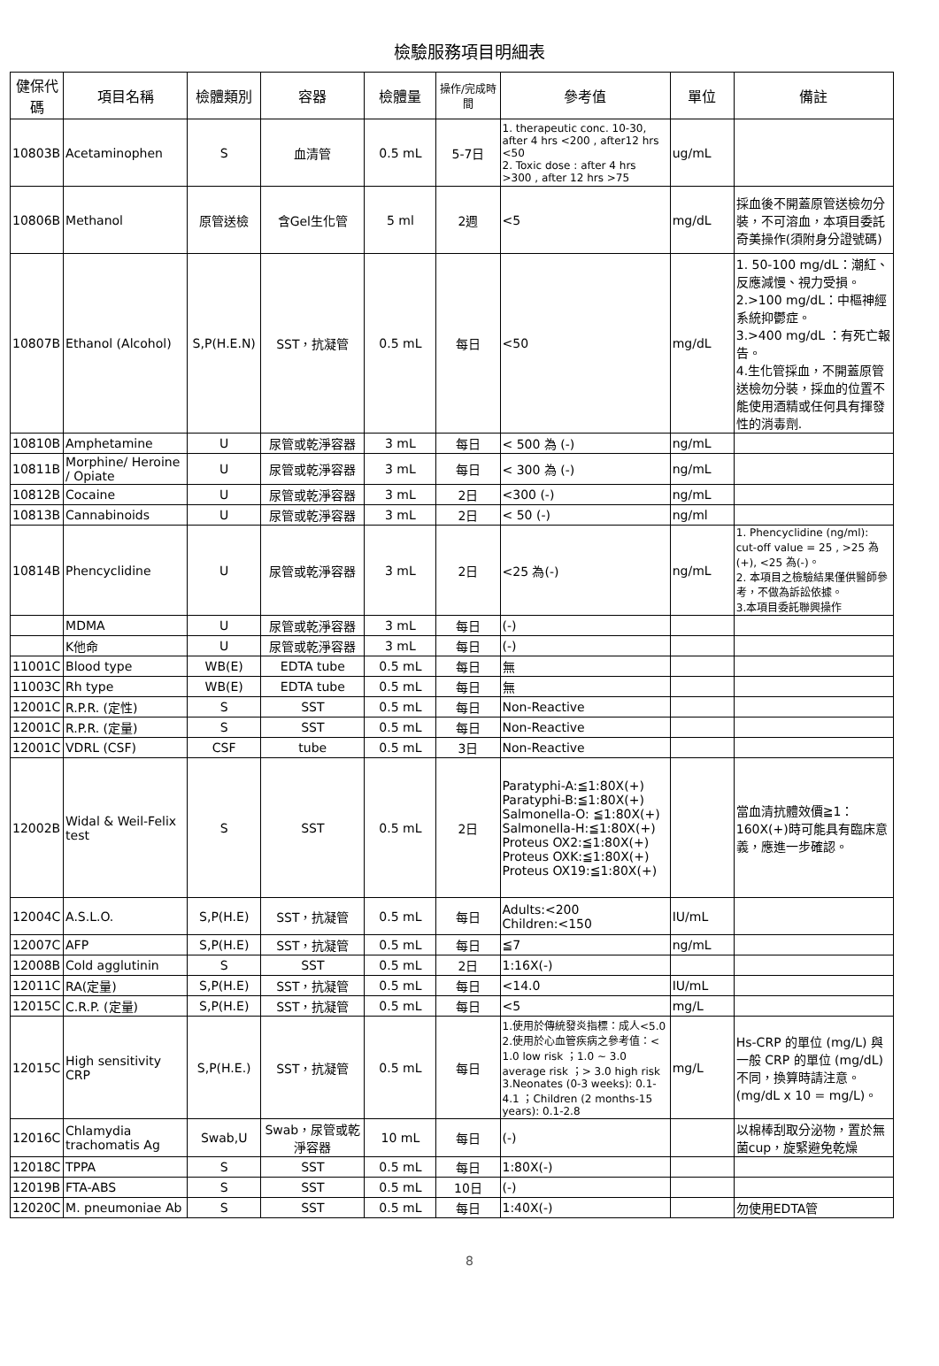檢驗服務項目明細表
| 健保代碼 | 項目名稱 | 檢體類別 | 容器 | 檢體量 | 操作/完成時間 | 參考值 | 單位 | 備註 |
| --- | --- | --- | --- | --- | --- | --- | --- | --- |
| 10803B | Acetaminophen | S | 血清管 | 0.5 mL | 5-7日 | 1. therapeutic conc. 10-30, after 4 hrs <200 , after12 hrs <50 2. Toxic dose : after 4 hrs >300 , after 12 hrs >75 | ug/mL | |
| 10806B | Methanol | 原管送檢 | 含Gel生化管 | 5 ml | 2週 | <5 | mg/dL | 採血後不開蓋原管送檢勿分裝，不可溶血，本項目委託奇美操作(須附身分證號碼) |
| 10807B | Ethanol (Alcohol) | S,P(H.E.N) | SST，抗凝管 | 0.5 mL | 每日 | <50 | mg/dL | 1. 50-100 mg/dL：潮紅、反應減慢、視力受損。 2.>100 mg/dL：中樞神經系統抑鬱症。 3.>400 mg/dL ：有死亡報告。 4.生化管採血，不開蓋原管送檢勿分裝，採血的位置不能使用酒精或任何具有揮發性的消毒劑. |
| 10810B | Amphetamine | U | 尿管或乾淨容器 | 3 mL | 每日 | < 500 為 (-) | ng/mL | |
| 10811B | Morphine/ Heroine / Opiate | U | 尿管或乾淨容器 | 3 mL | 每日 | < 300 為 (-) | ng/mL | |
| 10812B | Cocaine | U | 尿管或乾淨容器 | 3 mL | 2日 | <300 (-) | ng/mL | |
| 10813B | Cannabinoids | U | 尿管或乾淨容器 | 3 mL | 2日 | < 50 (-) | ng/ml | |
| 10814B | Phencyclidine | U | 尿管或乾淨容器 | 3 mL | 2日 | <25 為(-) | ng/mL | 1. Phencyclidine (ng/ml): cut-off value = 25 , >25 為(+), <25 為(-)。 2. 本項目之檢驗結果僅供醫師參考，不做為訴訟依據。 3.本項目委託聯興操作 |
| | MDMA | U | 尿管或乾淨容器 | 3 mL | 每日 | (-) | | |
| | K他命 | U | 尿管或乾淨容器 | 3 mL | 每日 | (-) | | |
| 11001C | Blood type | WB(E) | EDTA tube | 0.5 mL | 每日 | 無 | | |
| 11003C | Rh type | WB(E) | EDTA tube | 0.5 mL | 每日 | 無 | | |
| 12001C | R.P.R. (定性) | S | SST | 0.5 mL | 每日 | Non-Reactive | | |
| 12001C | R.P.R. (定量) | S | SST | 0.5 mL | 每日 | Non-Reactive | | |
| 12001C | VDRL (CSF) | CSF | tube | 0.5 mL | 3日 | Non-Reactive | | |
| 12002B | Widal & Weil-Felix test | S | SST | 0.5 mL | 2日 | Paratyphi-A:≦1:80X(+) Paratyphi-B:≦1:80X(+) Salmonella-O: ≦1:80X(+) Salmonella-H:≦1:80X(+) Proteus OX2:≦1:80X(+) Proteus OXK:≦1:80X(+) Proteus OX19:≦1:80X(+) | | 當血清抗體效價≧1：160X(+)時可能具有臨床意義，應進一步確認。 |
| 12004C | A.S.L.O. | S,P(H.E) | SST，抗凝管 | 0.5 mL | 每日 | Adults:<200 Children:<150 | IU/mL | |
| 12007C | AFP | S,P(H.E) | SST，抗凝管 | 0.5 mL | 每日 | ≦7 | ng/mL | |
| 12008B | Cold agglutinin | S | SST | 0.5 mL | 2日 | 1:16X(-) | | |
| 12011C | RA(定量) | S,P(H.E) | SST，抗凝管 | 0.5 mL | 每日 | <14.0 | IU/mL | |
| 12015C | C.R.P. (定量) | S,P(H.E) | SST，抗凝管 | 0.5 mL | 每日 | <5 | mg/L | |
| 12015C | High sensitivity CRP | S,P(H.E.) | SST，抗凝管 | 0.5 mL | 每日 | 1.使用於傳統發炎指標：成人<5.0 2.使用於心血管疾病之參考值：< 1.0 low risk ；1.0 ~ 3.0 average risk ；> 3.0 high risk 3.Neonates (0-3 weeks): 0.1-4.1 ；Children (2 months-15 years): 0.1-2.8 | mg/L | Hs-CRP 的單位 (mg/L) 與一般 CRP 的單位 (mg/dL) 不同，換算時請注意。(mg/dL x 10 = mg/L)。 |
| 12016C | Chlamydia trachomatis Ag | Swab,U | Swab，尿管或乾淨容器 | 10 mL | 每日 | (-) | | 以棉棒刮取分泌物，置於無菌cup，旋緊避免乾燥 |
| 12018C | TPPA | S | SST | 0.5 mL | 每日 | 1:80X(-) | | |
| 12019B | FTA-ABS | S | SST | 0.5 mL | 10日 | (-) | | |
| 12020C | M. pneumoniae Ab | S | SST | 0.5 mL | 每日 | 1:40X(-) | | 勿使用EDTA管 |
8